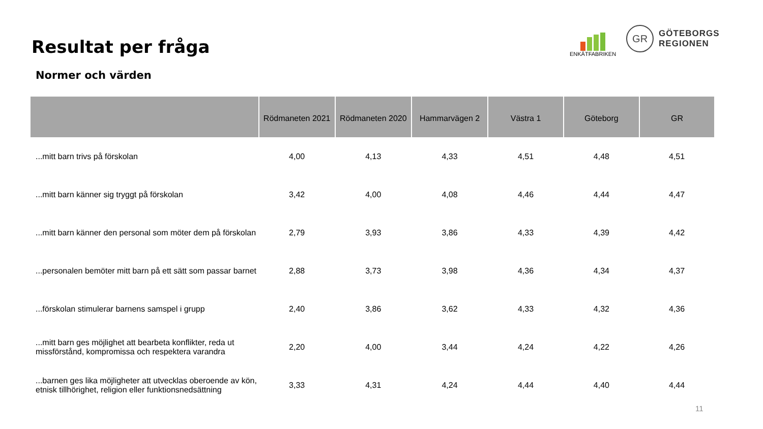Resultat per fråga
Normer och värden
ENKÄTFABRIKEN
GR
GÖTEBORGS
REGIONEN
| | Rödmaneten 2021 | Rödmaneten 2020 | Hammarvägen 2 | Västra 1 | Göteborg | GR |
| --- | --- | --- | --- | --- | --- | --- |
| ...mitt barn trivs på förskolan | 4,00 | 4,13 | 4,33 | 4,51 | 4,48 | 4,51 |
| ...mitt barn känner sig tryggt på förskolan | 3,42 | 4,00 | 4,08 | 4,46 | 4,44 | 4,47 |
| ...mitt barn känner den personal som möter dem på förskolan | 2,79 | 3,93 | 3,86 | 4,33 | 4,39 | 4,42 |
| ...personalen bemöter mitt barn på ett sätt som passar barnet | 2,88 | 3,73 | 3,98 | 4,36 | 4,34 | 4,37 |
| ...förskolan stimulerar barnens samspel i grupp | 2,40 | 3,86 | 3,62 | 4,33 | 4,32 | 4,36 |
| ...mitt barn ges möjlighet att bearbeta konflikter, reda ut missförstånd, kompromissa och respektera varandra | 2,20 | 4,00 | 3,44 | 4,24 | 4,22 | 4,26 |
| ...barnen ges lika möjligheter att utvecklas oberoende av kön, etnisk tillhörighet, religion eller funktionsnedsättning | 3,33 | 4,31 | 4,24 | 4,44 | 4,40 | 4,44 |
11